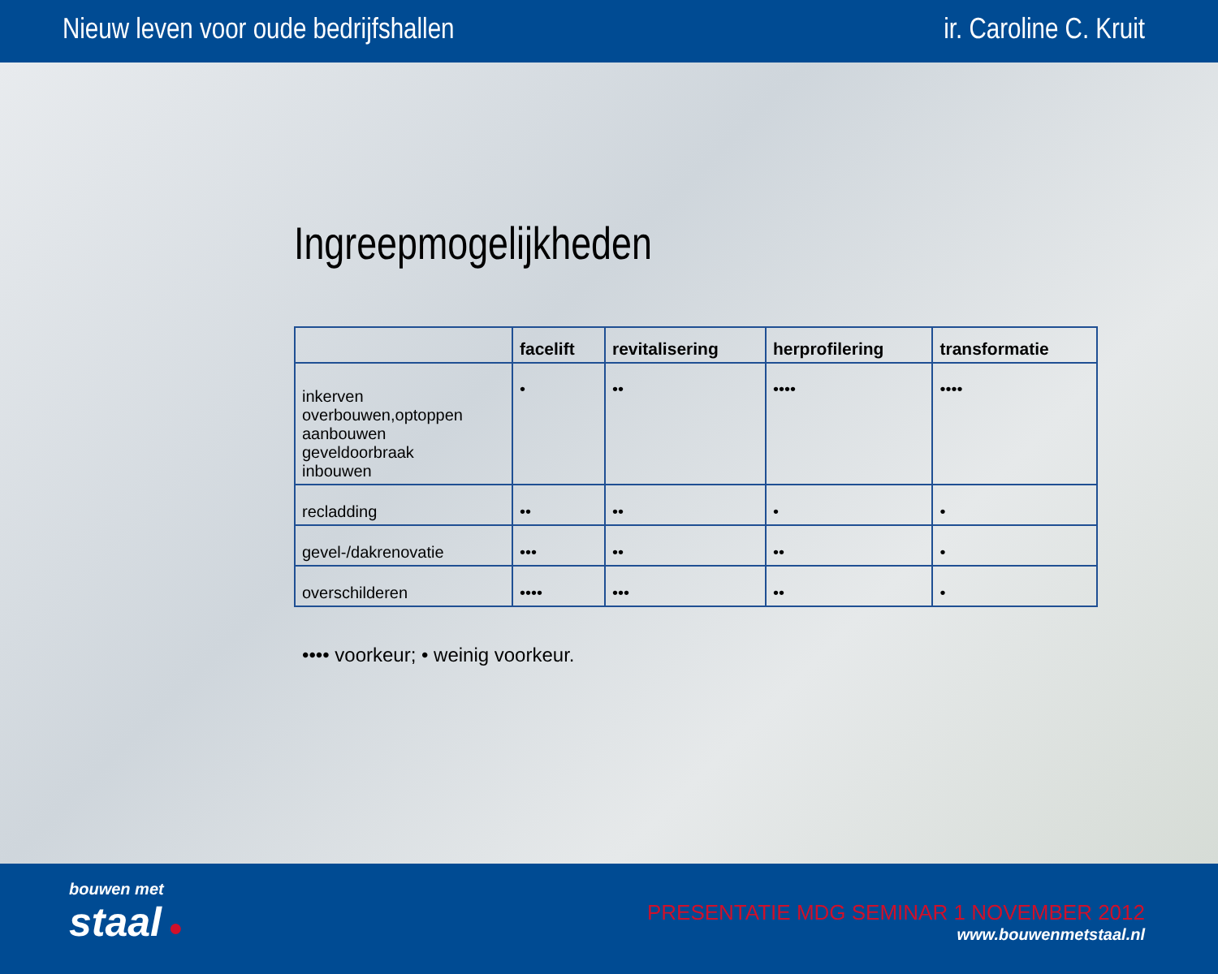Nieuw leven voor oude bedrijfshallen ir. Caroline C. Kruit
Ingreepmogelijkheden
| | facelift | revitalisering | herprofilering | transformatie |
| --- | --- | --- | --- | --- |
| inkerven overbouwen,optoppen aanbouwen geveldoorbraak inbouwen | • | •• | •••• | •••• |
| recladding | •• | •• | • | • |
| gevel-/dakrenovatie | ••• | •• | •• | • |
| overschilderen | •••• | ••• | •• | • |
•••• voorkeur; • weinig voorkeur.
bouwen met
staal ●
PRESENTATIE MDG SEMINAR 1 NOVEMBER 2012
www.bouwenmetstaal.nl